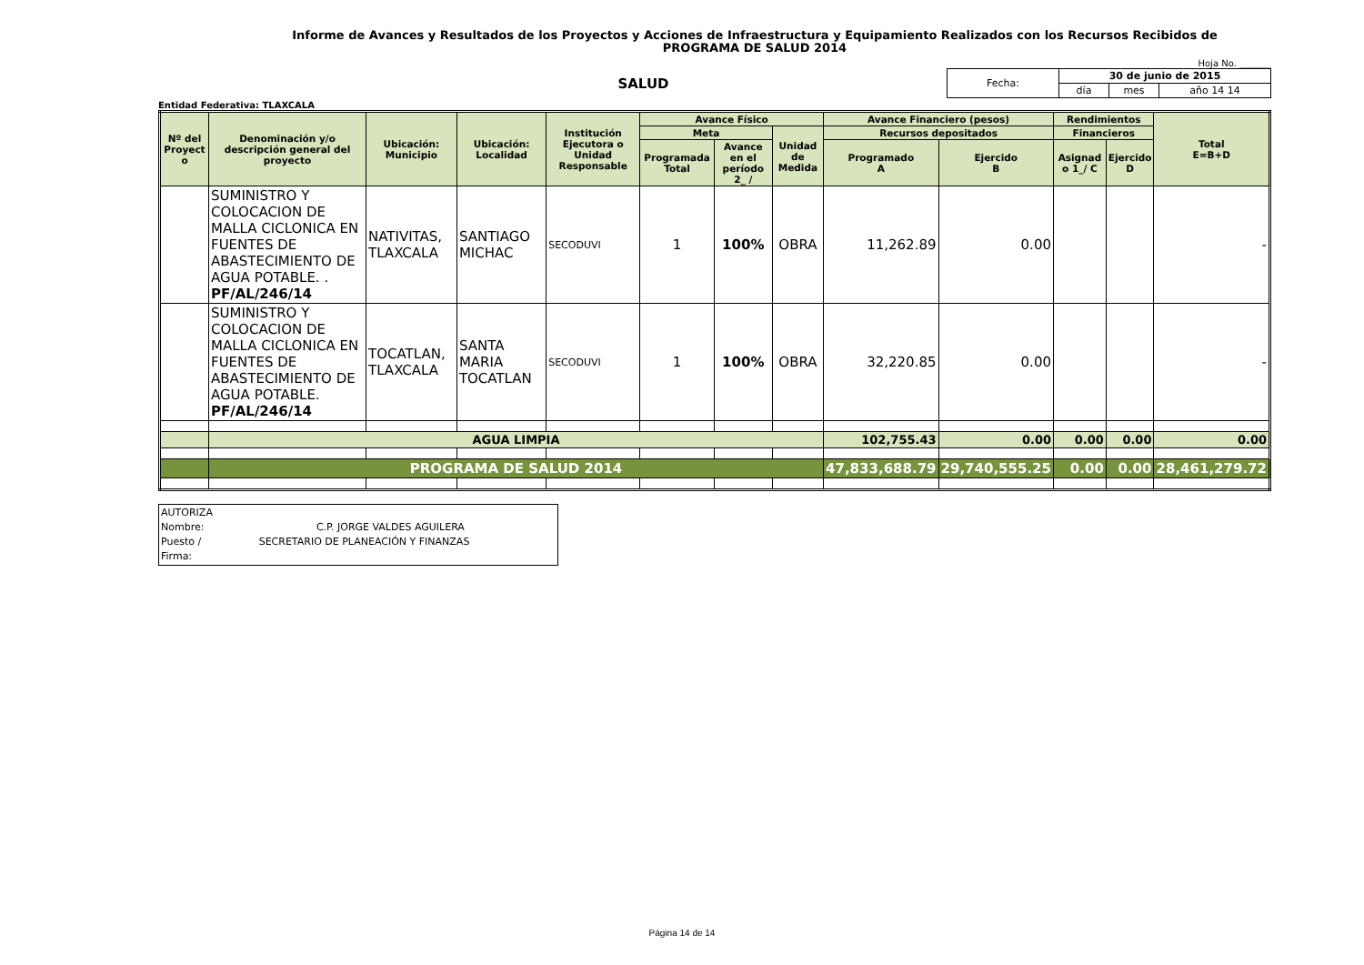Informe de Avances y Resultados de los Proyectos y Acciones de Infraestructura y Equipamiento Realizados con los Recursos Recibidos de
PROGRAMA DE SALUD 2014
Hoja No. _______
SALUD
| Fecha: | 30 de junio de 2015 | | |
| | día | mes | año 14 14 |
Entidad Federativa: TLAXCALA
| Nº del Proyect o | Denominación y/o descripción general del proyecto | Ubicación: Municipio | Ubicación: Localidad | Institución Ejecutora o Unidad Responsable | Avance Físico | | | Avance Financiero (pesos) | | Rendimientos | | Total E=B+D |
| --- | --- | --- | --- | --- | --- | --- | --- | --- | --- | --- | --- | --- |
| | | | | | Meta | | Unidad de Medida | Recursos depositados | | Financieros | | |
| | | | | | Programada Total | Avance en el período 2_ / | | Programado A | Ejercido B | Asignad o 1_/ C | Ejercido D | |
| | SUMINISTRO Y COLOCACION DE MALLA CICLONICA EN FUENTES DE ABASTECIMIENTO DE AGUA POTABLE. . PF/AL/246/14 | NATIVITAS, TLAXCALA | SANTIAGO MICHAC | SECODUVI | 1 | 100% | OBRA | 11,262.89 | 0.00 | | | - |
| | SUMINISTRO Y COLOCACION DE MALLA CICLONICA EN FUENTES DE ABASTECIMIENTO DE AGUA POTABLE. PF/AL/246/14 | TOCATLAN, TLAXCALA | SANTA MARIA TOCATLAN | SECODUVI | 1 | 100% | OBRA | 32,220.85 | 0.00 | | | - |
| | AGUA LIMPIA | | | | | | | 102,755.43 | 0.00 | 0.00 | 0.00 | 0.00 |
| | PROGRAMA DE SALUD 2014 | | | | | | | 47,833,688.79 | 29,740,555.25 | 0.00 | 0.00 | 28,461,279.72 |
AUTORIZA
Nombre: C.P. JORGE VALDES AGUILERA
Puesto / SECRETARIO DE PLANEACIÓN Y FINANZAS
Firma:
Página 14 de 14